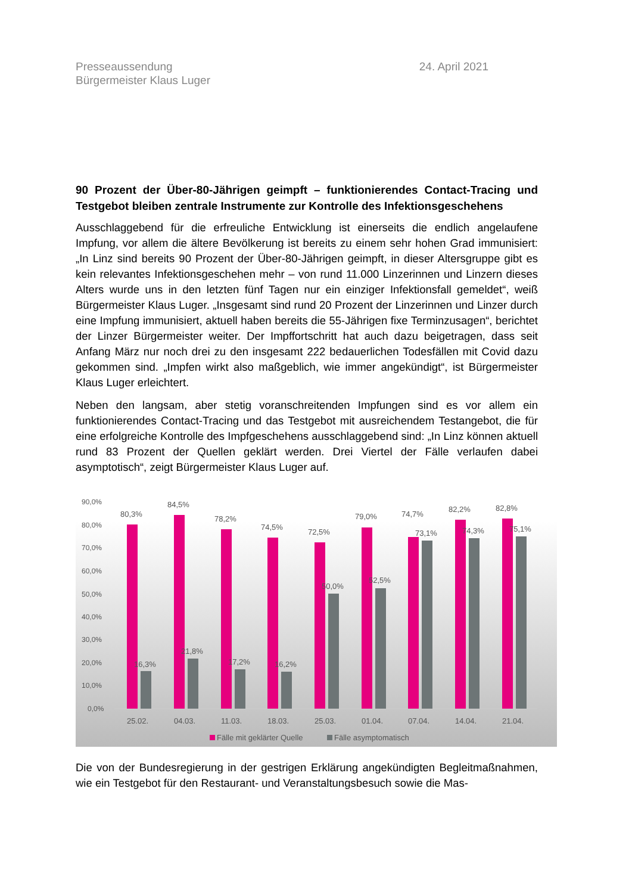Presseaussendung
Bürgermeister Klaus Luger
24. April 2021
90 Prozent der Über-80-Jährigen geimpft – funktionierendes Contact-Tracing und Testgebot bleiben zentrale Instrumente zur Kontrolle des Infektionsgeschehens
Ausschlaggebend für die erfreuliche Entwicklung ist einerseits die endlich angelaufene Impfung, vor allem die ältere Bevölkerung ist bereits zu einem sehr hohen Grad immunisiert: „In Linz sind bereits 90 Prozent der Über-80-Jährigen geimpft, in dieser Altersgruppe gibt es kein relevantes Infektionsgeschehen mehr – von rund 11.000 Linzerinnen und Linzern dieses Alters wurde uns in den letzten fünf Tagen nur ein einziger Infektionsfall gemeldet“, weiß Bürgermeister Klaus Luger. „Insgesamt sind rund 20 Prozent der Linzerinnen und Linzer durch eine Impfung immunisiert, aktuell haben bereits die 55-Jährigen fixe Terminzusagen“, berichtet der Linzer Bürgermeister weiter. Der Impffortschritt hat auch dazu beigetragen, dass seit Anfang März nur noch drei zu den insgesamt 222 bedauerlichen Todesfällen mit Covid dazu gekommen sind. „Impfen wirkt also maßgeblich, wie immer angekündigt“, ist Bürgermeister Klaus Luger erleichtert.
Neben den langsam, aber stetig voranschreitenden Impfungen sind es vor allem ein funktionierendes Contact-Tracing und das Testgebot mit ausreichendem Testangebot, die für eine erfolgreiche Kontrolle des Impfgeschehens ausschlaggebend sind: „In Linz können aktuell rund 83 Prozent der Quellen geklärt werden. Drei Viertel der Fälle verlaufen dabei asymptotisch“, zeigt Bürgermeister Klaus Luger auf.
90,0%
80,0%
70,0%
60,0%
50,0%
40,0%
30,0%
20,0%
10,0%
0,0%
80,3%
84,5%
78,2%
74,5%
72,5%
79,0%
74,7%
82,2%
82,8%
16,3%
21,8%
17,2%
16,2%
50,0%
52,5%
73,1%
74,3%
75,1%
25.02.
04.03.
11.03.
18.03.
25.03.
01.04.
07.04.
14.04.
21.04.
Fälle mit geklärter Quelle
Fälle asymptomatisch
Die von der Bundesregierung in der gestrigen Erklärung angekündigten Begleitmaßnahmen, wie ein Testgebot für den Restaurant- und Veranstaltungsbesuch sowie die Mas-